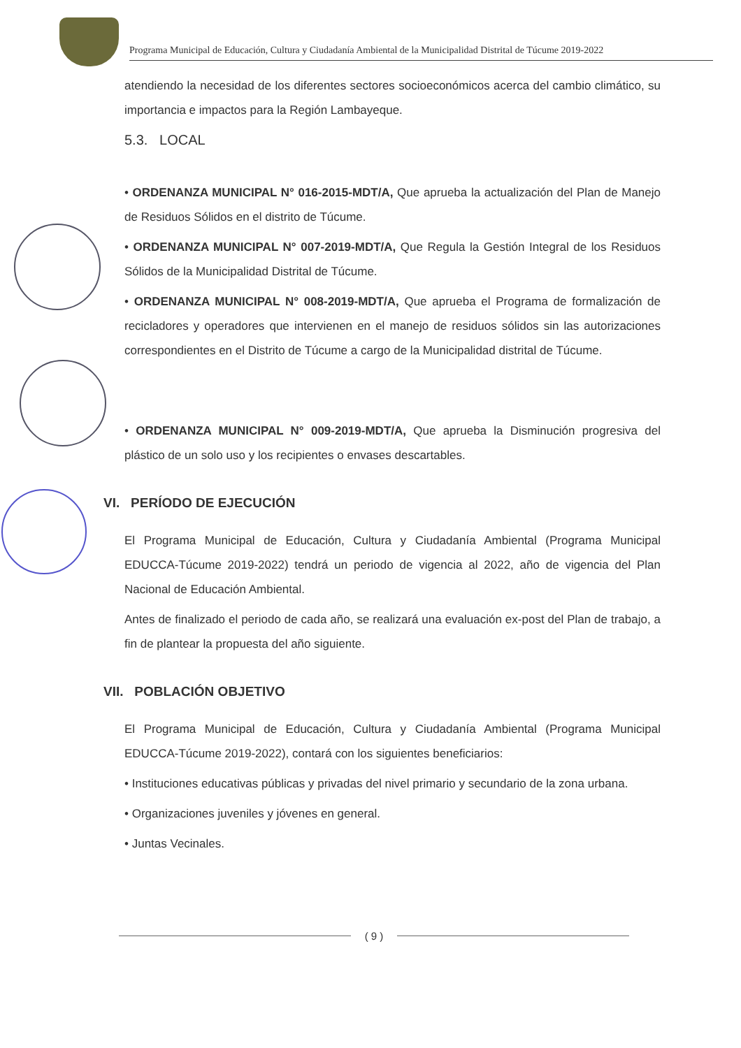Programa Municipal de Educación, Cultura y Ciudadanía Ambiental de la Municipalidad Distrital de Túcume 2019-2022
atendiendo la necesidad de los diferentes sectores socioeconómicos acerca del cambio climático, su importancia e impactos para la Región Lambayeque.
5.3. LOCAL
• ORDENANZA MUNICIPAL N° 016-2015-MDT/A, Que aprueba la actualización del Plan de Manejo de Residuos Sólidos en el distrito de Túcume.
• ORDENANZA MUNICIPAL N° 007-2019-MDT/A, Que Regula la Gestión Integral de los Residuos Sólidos de la Municipalidad Distrital de Túcume.
• ORDENANZA MUNICIPAL N° 008-2019-MDT/A, Que aprueba el Programa de formalización de recicladores y operadores que intervienen en el manejo de residuos sólidos sin las autorizaciones correspondientes en el Distrito de Túcume a cargo de la Municipalidad distrital de Túcume.
• ORDENANZA MUNICIPAL N° 009-2019-MDT/A, Que aprueba la Disminución progresiva del plástico de un solo uso y los recipientes o envases descartables.
VI. PERÍODO DE EJECUCIÓN
El Programa Municipal de Educación, Cultura y Ciudadanía Ambiental (Programa Municipal EDUCCA-Túcume 2019-2022) tendrá un periodo de vigencia al 2022, año de vigencia del Plan Nacional de Educación Ambiental.
Antes de finalizado el periodo de cada año, se realizará una evaluación ex-post del Plan de trabajo, a fin de plantear la propuesta del año siguiente.
VII. POBLACIÓN OBJETIVO
El Programa Municipal de Educación, Cultura y Ciudadanía Ambiental (Programa Municipal EDUCCA-Túcume 2019-2022), contará con los siguientes beneficiarios:
• Instituciones educativas públicas y privadas del nivel primario y secundario de la zona urbana.
• Organizaciones juveniles y jóvenes en general.
• Juntas Vecinales.
( 9 )